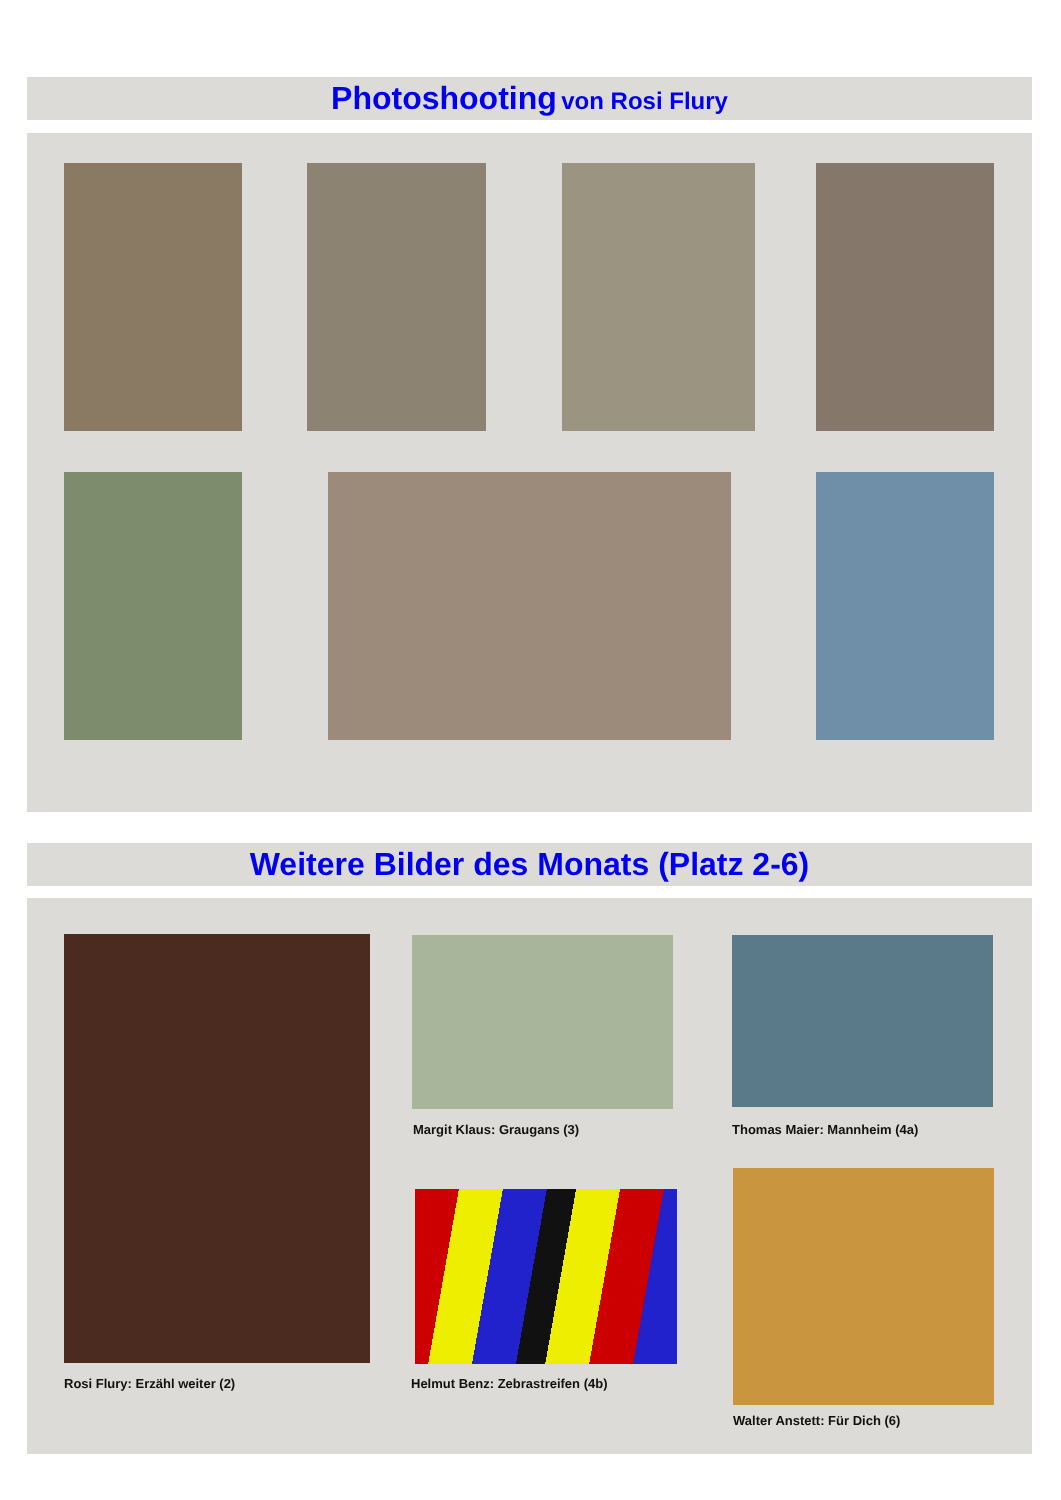Photoshooting von Rosi Flury
Weitere Bilder des Monats (Platz 2-6)
Margit Klaus: Graugans (3) Thomas Maier: Mannheim (4a)
Rosi Flury: Erzähl weiter (2)
Helmut Benz: Zebrastreifen (4b)
Walter Anstett: Für Dich (6)